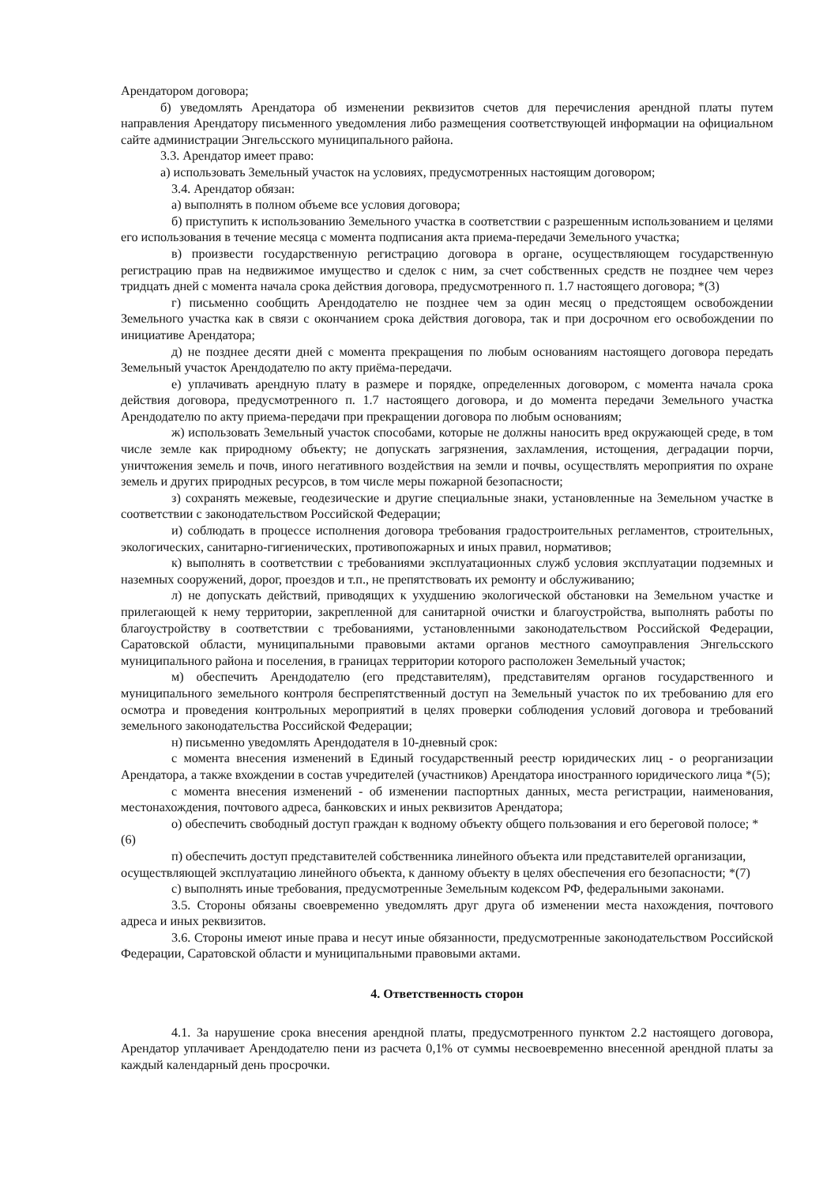Арендатором договора;
б) уведомлять Арендатора об изменении реквизитов счетов для перечисления арендной платы путем направления Арендатору письменного уведомления либо размещения соответствующей информации на официальном сайте администрации Энгельсского муниципального района.
3.3. Арендатор имеет право:
а) использовать Земельный участок на условиях, предусмотренных настоящим договором;
3.4. Арендатор обязан:
а) выполнять в полном объеме все условия договора;
б) приступить к использованию Земельного участка в соответствии с разрешенным использованием и целями его использования в течение месяца с момента подписания акта приема-передачи Земельного участка;
в) произвести государственную регистрацию договора в органе, осуществляющем государственную регистрацию прав на недвижимое имущество и сделок с ним, за счет собственных средств не позднее чем через тридцать дней с момента начала срока действия договора, предусмотренного п. 1.7 настоящего договора; *(3)
г) письменно сообщить Арендодателю не позднее чем за один месяц о предстоящем освобождении Земельного участка как в связи с окончанием срока действия договора, так и при досрочном его освобождении по инициативе Арендатора;
д) не позднее десяти дней с момента прекращения по любым основаниям настоящего договора передать Земельный участок Арендодателю по акту приёма-передачи.
е) уплачивать арендную плату в размере и порядке, определенных договором, с момента начала срока действия договора, предусмотренного п. 1.7 настоящего договора, и до момента передачи Земельного участка Арендодателю по акту приема-передачи при прекращении договора по любым основаниям;
ж) использовать Земельный участок способами, которые не должны наносить вред окружающей среде, в том числе земле как природному объекту; не допускать загрязнения, захламления, истощения, деградации порчи, уничтожения земель и почв, иного негативного воздействия на земли и почвы, осуществлять мероприятия по охране земель и других природных ресурсов, в том числе меры пожарной безопасности;
з) сохранять межевые, геодезические и другие специальные знаки, установленные на Земельном участке в соответствии с законодательством Российской Федерации;
и) соблюдать в процессе исполнения договора требования градостроительных регламентов, строительных, экологических, санитарно-гигиенических, противопожарных и иных правил, нормативов;
к) выполнять в соответствии с требованиями эксплуатационных служб условия эксплуатации подземных и наземных сооружений, дорог, проездов и т.п., не препятствовать их ремонту и обслуживанию;
л) не допускать действий, приводящих к ухудшению экологической обстановки на Земельном участке и прилегающей к нему территории, закрепленной для санитарной очистки и благоустройства, выполнять работы по благоустройству в соответствии с требованиями, установленными законодательством Российской Федерации, Саратовской области, муниципальными правовыми актами органов местного самоуправления Энгельсского муниципального района и поселения, в границах территории которого расположен Земельный участок;
м) обеспечить Арендодателю (его представителям), представителям органов государственного и муниципального земельного контроля беспрепятственный доступ на Земельный участок по их требованию для его осмотра и проведения контрольных мероприятий в целях проверки соблюдения условий договора и требований земельного законодательства Российской Федерации;
н) письменно уведомлять Арендодателя в 10-дневный срок:
с момента внесения изменений в Единый государственный реестр юридических лиц - о реорганизации Арендатора, а также вхождении в состав учредителей (участников) Арендатора иностранного юридического лица *(5);
с момента внесения изменений - об изменении паспортных данных, места регистрации, наименования, местонахождения, почтового адреса, банковских и иных реквизитов Арендатора;
о) обеспечить свободный доступ граждан к водному объекту общего пользования и его береговой полосе; *(6)
п) обеспечить доступ представителей собственника линейного объекта или представителей организации, осуществляющей эксплуатацию линейного объекта, к данному объекту в целях обеспечения его безопасности; *(7)
с) выполнять иные требования, предусмотренные Земельным кодексом РФ, федеральными законами.
3.5. Стороны обязаны своевременно уведомлять друг друга об изменении места нахождения, почтового адреса и иных реквизитов.
3.6. Стороны имеют иные права и несут иные обязанности, предусмотренные законодательством Российской Федерации, Саратовской области и муниципальными правовыми актами.
4. Ответственность сторон
4.1. За нарушение срока внесения арендной платы, предусмотренного пунктом 2.2 настоящего договора, Арендатор уплачивает Арендодателю пени из расчета 0,1% от суммы несвоевременно внесенной арендной платы за каждый календарный день просрочки.